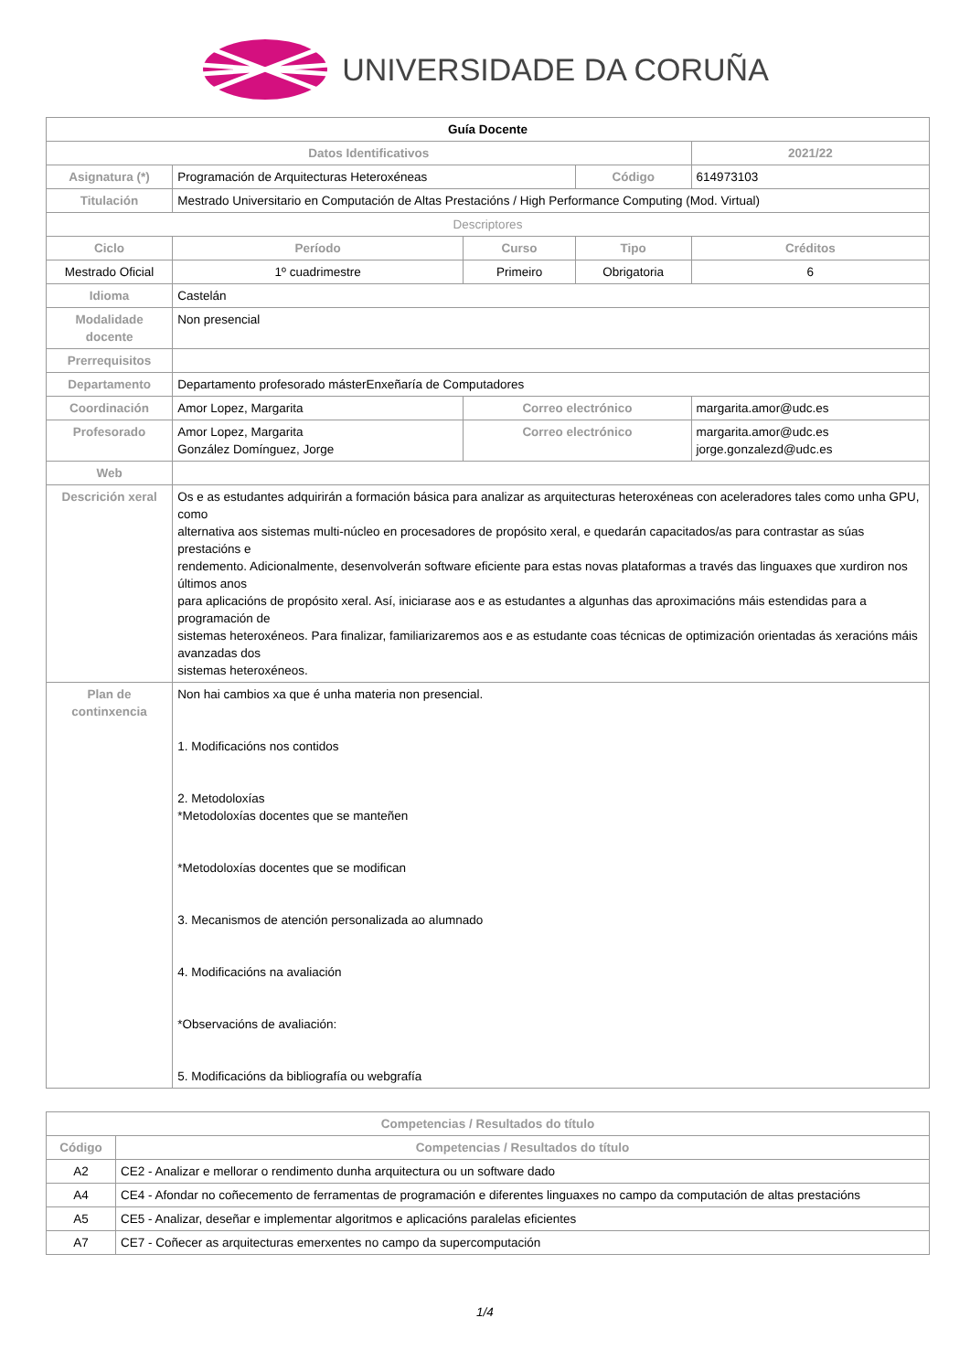UNIVERSIDADE DA CORUÑA
| Guía Docente | | | | | |
| Datos Identificativos | | | | 2021/22 | |
| Asignatura (*) | Programación de Arquitecturas Heteroxéneas | | Código | 614973103 | |
| Titulación | Mestrado Universitario en Computación de Altas Prestacións / High Performance Computing (Mod. Virtual) | | | | |
| Descriptores | | | | | |
| Ciclo | Período | Curso | Tipo | | Créditos |
| Mestrado Oficial | 1º cuadrimestre | Primeiro | Obrigatoria | | 6 |
| Idioma | Castelán | | | | |
| Modalidade docente | Non presencial | | | | |
| Prerrequisitos | | | | | |
| Departamento | Departamento profesorado másterEnxeñaría de Computadores | | | | |
| Coordinación | Amor Lopez, Margarita | Correo electrónico | | margarita.amor@udc.es | |
| Profesorado | Amor Lopez, Margarita González Domínguez, Jorge | Correo electrónico | | margarita.amor@udc.es jorge.gonzalezd@udc.es | |
| Web | | | | | |
| Descrición xeral | Os e as estudantes adquirirán a formación básica para analizar as arquitecturas heteroxéneas con aceleradores tales como unha GPU, como alternativa aos sistemas multi-núcleo en procesadores de propósito xeral, e quedarán capacitados/as para contrastar as súas prestacións e rendemento. Adicionalmente, desenvolverán software eficiente para estas novas plataformas a través das linguaxes que xurdiron nos últimos anos para aplicacións de propósito xeral. Así, iniciarase aos e as estudantes a algunhas das aproximacións máis estendidas para a programación de sistemas heteroxéneos. Para finalizar, familiarizaremos aos e as estudante coas técnicas de optimización orientadas ás xeracións máis avanzadas dos sistemas heteroxéneos. | | | | |
| Plan de continxencia | Non hai cambios xa que é unha materia non presencial. 1. Modificacións nos contidos 2. Metodoloxías *Metodoloxías docentes que se manteñen *Metodoloxías docentes que se modifican 3. Mecanismos de atención personalizada ao alumnado 4. Modificacións na avaliación *Observacións de avaliación: 5. Modificacións da bibliografía ou webgrafía | | | | |
| Competencias / Resultados do título | |
| --- | --- |
| Código | Competencias / Resultados do título |
| A2 | CE2 - Analizar e mellorar o rendimento dunha arquitectura ou un software dado |
| A4 | CE4 - Afondar no coñecemento de ferramentas de programación e diferentes linguaxes no campo da computación de altas prestacións |
| A5 | CE5 - Analizar, deseñar e implementar algoritmos e aplicacións paralelas eficientes |
| A7 | CE7 - Coñecer as arquitecturas emerxentes no campo da supercomputación |
1/4